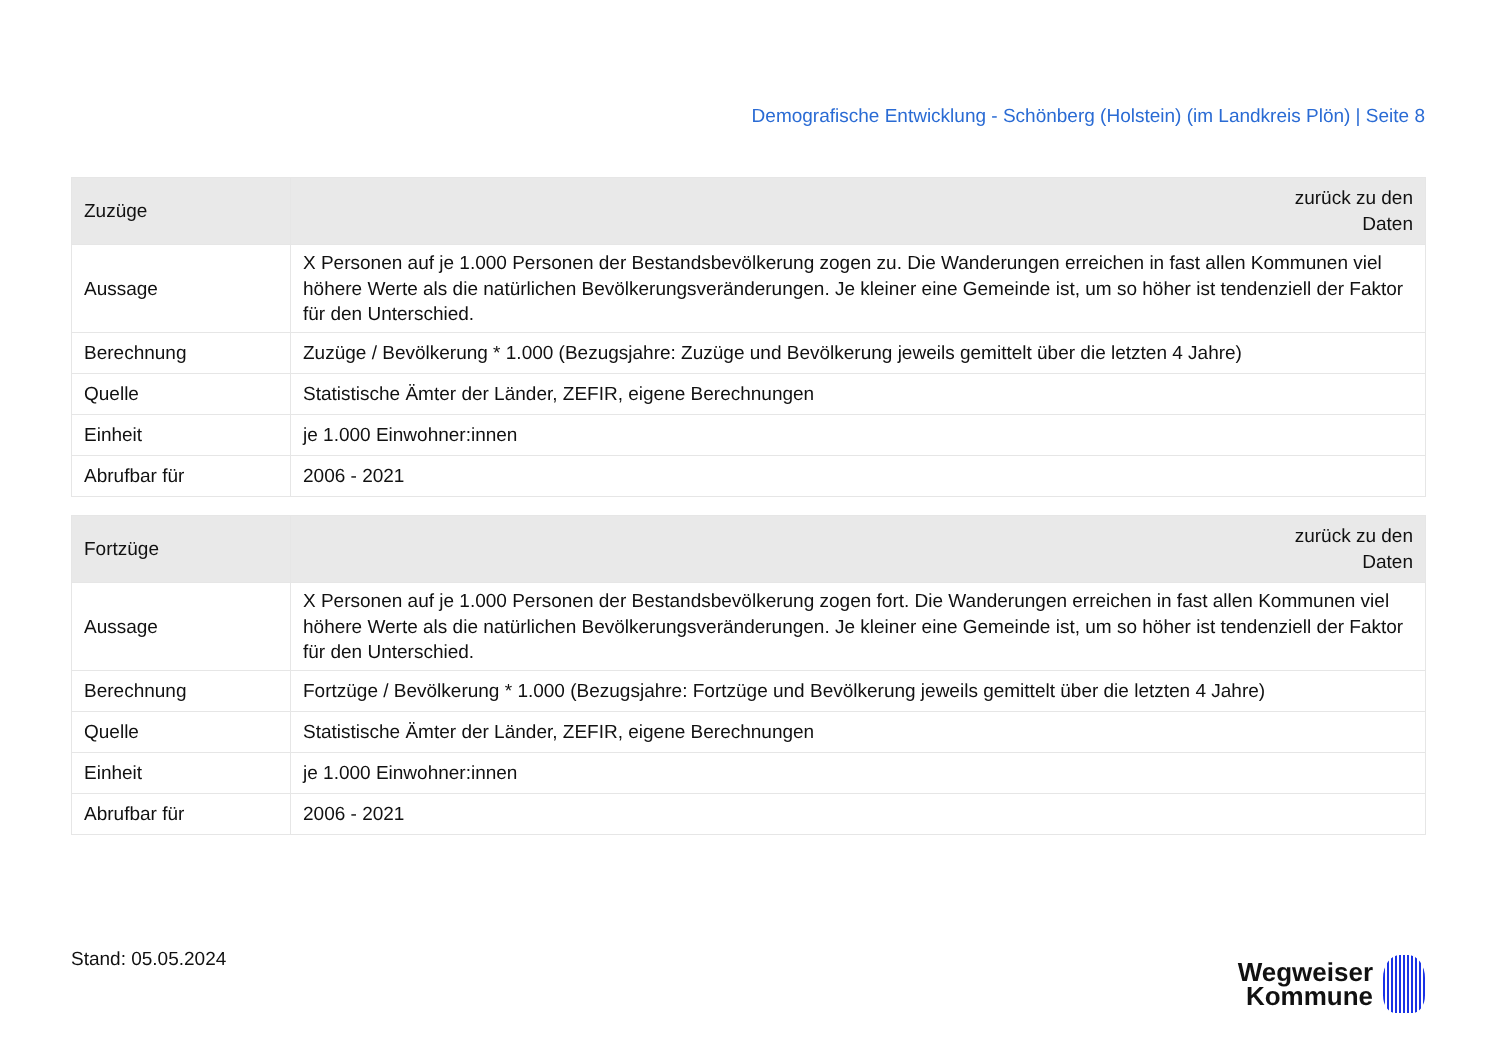Demografische Entwicklung - Schönberg (Holstein) (im Landkreis Plön) | Seite 8
| Zuzüge | zurück zu den Daten |
| --- | --- |
| Aussage | X Personen auf je 1.000 Personen der Bestandsbevölkerung zogen zu. Die Wanderungen erreichen in fast allen Kommunen viel höhere Werte als die natürlichen Bevölkerungsveränderungen. Je kleiner eine Gemeinde ist, um so höher ist tendenziell der Faktor für den Unterschied. |
| Berechnung | Zuzüge / Bevölkerung * 1.000 (Bezugsjahre: Zuzüge und Bevölkerung jeweils gemittelt über die letzten 4 Jahre) |
| Quelle | Statistische Ämter der Länder, ZEFIR, eigene Berechnungen |
| Einheit | je 1.000 Einwohner:innen |
| Abrufbar für | 2006 - 2021 |
| Fortzüge | zurück zu den Daten |
| --- | --- |
| Aussage | X Personen auf je 1.000 Personen der Bestandsbevölkerung zogen fort. Die Wanderungen erreichen in fast allen Kommunen viel höhere Werte als die natürlichen Bevölkerungsveränderungen. Je kleiner eine Gemeinde ist, um so höher ist tendenziell der Faktor für den Unterschied. |
| Berechnung | Fortzüge / Bevölkerung * 1.000 (Bezugsjahre: Fortzüge und Bevölkerung jeweils gemittelt über die letzten 4 Jahre) |
| Quelle | Statistische Ämter der Länder, ZEFIR, eigene Berechnungen |
| Einheit | je 1.000 Einwohner:innen |
| Abrufbar für | 2006 - 2021 |
Stand: 05.05.2024
Wegweiser
Kommune